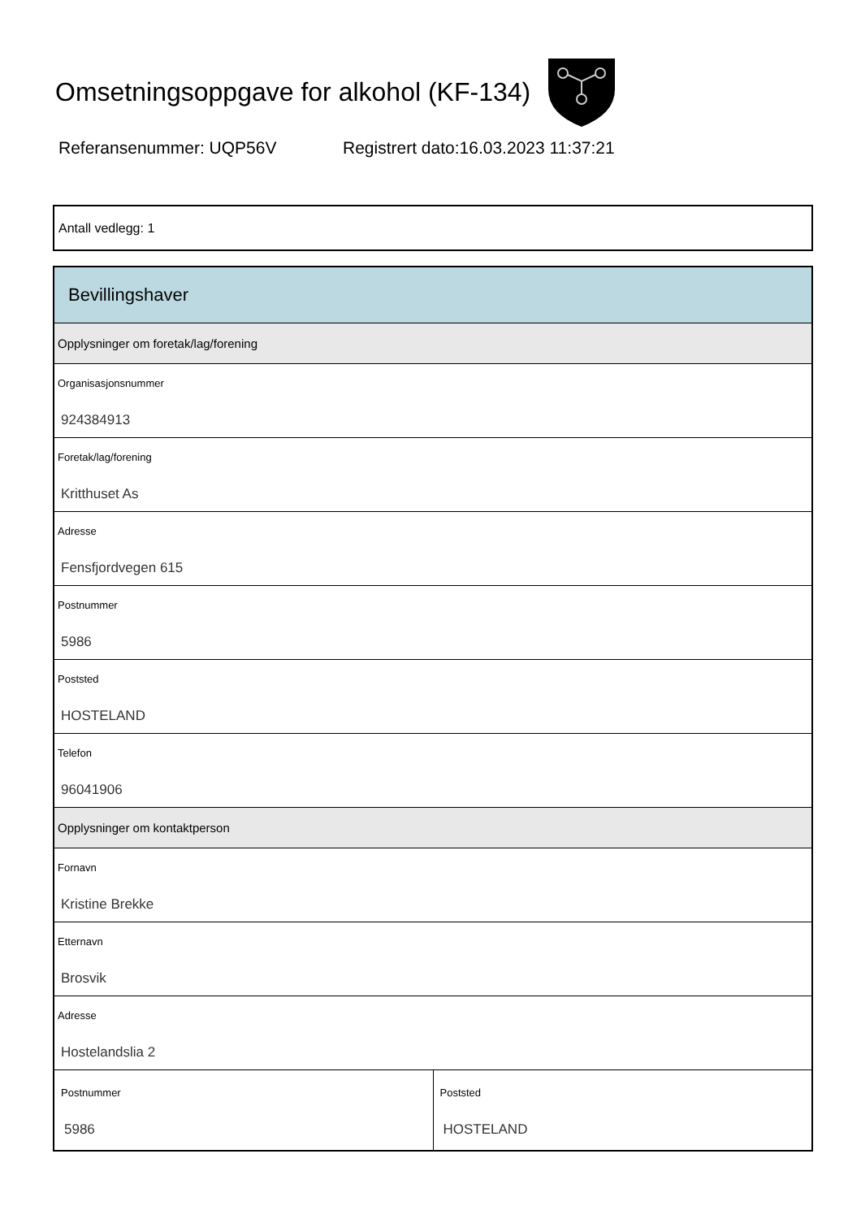Omsetningsoppgave for alkohol (KF-134)
Referansenummer: UQP56V Registrert dato:16.03.2023 11:37:21
Antall vedlegg: 1
Bevillingshaver
Opplysninger om foretak/lag/forening
Organisasjonsnummer
924384913
Foretak/lag/forening
Kritthuset As
Adresse
Fensfjordvegen 615
Postnummer
5986
Poststed
HOSTELAND
Telefon
96041906
Opplysninger om kontaktperson
Fornavn
Kristine Brekke
Etternavn
Brosvik
Adresse
Hostelandslia 2
Postnummer
5986
Poststed
HOSTELAND